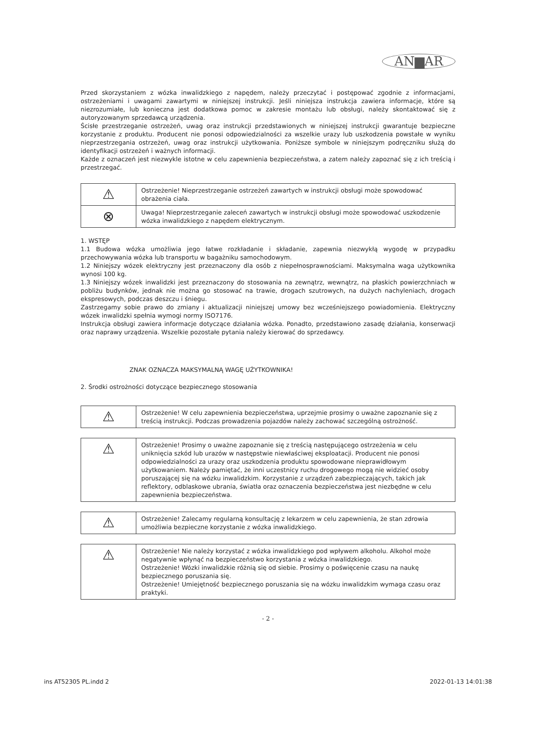AN▆AR
Przed skorzystaniem z wózka inwalidzkiego z napędem, należy przeczytać i postępować zgodnie z informacjami, ostrzeżeniami i uwagami zawartymi w niniejszej instrukcji. Jeśli niniejsza instrukcja zawiera informacje, które są niezrozumiałe, lub konieczna jest dodatkowa pomoc w zakresie montażu lub obsługi, należy skontaktować się z autoryzowanym sprzedawcą urządzenia.
Ścisłe przestrzeganie ostrzeżeń, uwag oraz instrukcji przedstawionych w niniejszej instrukcji gwarantuje bezpieczne korzystanie z produktu. Producent nie ponosi odpowiedzialności za wszelkie urazy lub uszkodzenia powstałe w wyniku nieprzestrzegania ostrzeżeń, uwag oraz instrukcji użytkowania. Poniższe symbole w niniejszym podręczniku służą do identyfikacji ostrzeżeń i ważnych informacji.
Każde z oznaczeń jest niezwykle istotne w celu zapewnienia bezpieczeństwa, a zatem należy zapoznać się z ich treścią i przestrzegać.
| ⚠ | Ostrzeżenie! Nieprzestrzeganie ostrzeżeń zawartych w instrukcji obsługi może spowodować obrażenia ciała. |
| ⊗ | Uwaga! Nieprzestrzeganie zaleceń zawartych w instrukcji obsługi może spowodować uszkodzenie wózka inwalidzkiego z napędem elektrycznym. |
1. WSTĘP
1.1 Budowa wózka umożliwia jego łatwe rozkładanie i składanie, zapewnia niezwykłą wygodę w przypadku przechowywania wózka lub transportu w bagażniku samochodowym.
1.2 Niniejszy wózek elektryczny jest przeznaczony dla osób z niepełnosprawnościami. Maksymalna waga użytkownika wynosi 100 kg.
1.3 Niniejszy wózek inwalidzki jest przeznaczony do stosowania na zewnątrz, wewnątrz, na płaskich powierzchniach w pobliżu budynków, jednak nie można go stosować na trawie, drogach szutrowych, na dużych nachyleniach, drogach ekspresowych, podczas deszczu i śniegu.
Zastrzegamy sobie prawo do zmiany i aktualizacji niniejszej umowy bez wcześniejszego powiadomienia. Elektryczny wózek inwalidzki spełnia wymogi normy ISO7176.
Instrukcja obsługi zawiera informacje dotyczące działania wózka. Ponadto, przedstawiono zasadę działania, konserwacji oraz naprawy urządzenia. Wszelkie pozostałe pytania należy kierować do sprzedawcy.
ZNAK OZNACZA MAKSYMALNĄ WAGĘ UŻYTKOWNIKA!
2. Środki ostrożności dotyczące bezpiecznego stosowania
| ⚠ | Ostrzeżenie! W celu zapewnienia bezpieczeństwa, uprzejmie prosimy o uważne zapoznanie się z treścią instrukcji. Podczas prowadzenia pojazdów należy zachować szczególną ostrożność. |
| ⚠ | Ostrzeżenie! Prosimy o uważne zapoznanie się z treścią następującego ostrzeżenia w celu uniknięcia szkód lub urazów w następstwie niewłaściwej eksploatacji. Producent nie ponosi odpowiedzialności za urazy oraz uszkodzenia produktu spowodowane nieprawidłowym użytkowaniem. Należy pamiętać, że inni uczestnicy ruchu drogowego mogą nie widzieć osoby poruszającej się na wózku inwalidzkim. Korzystanie z urządzeń zabezpieczających, takich jak reflektory, odblaskowe ubrania, światła oraz oznaczenia bezpieczeństwa jest niezbędne w celu zapewnienia bezpieczeństwa. |
| ⚠ | Ostrzeżenie! Zalecamy regularną konsultację z lekarzem w celu zapewnienia, że stan zdrowia umożliwia bezpieczne korzystanie z wózka inwalidzkiego. |
| ⚠ | Ostrzeżenie! Nie należy korzystać z wózka inwalidzkiego pod wpływem alkoholu. Alkohol może negatywnie wpłynąć na bezpieczeństwo korzystania z wózka inwalidzkiego. Ostrzeżenie! Wózki inwalidzkie różnią się od siebie. Prosimy o poświęcenie czasu na naukę bezpiecznego poruszania się. Ostrzeżenie! Umiejętność bezpiecznego poruszania się na wózku inwalidzkim wymaga czasu oraz praktyki. |
- 2 -
ins AT52305 PL.indd 2 2022-01-13 14:01:38